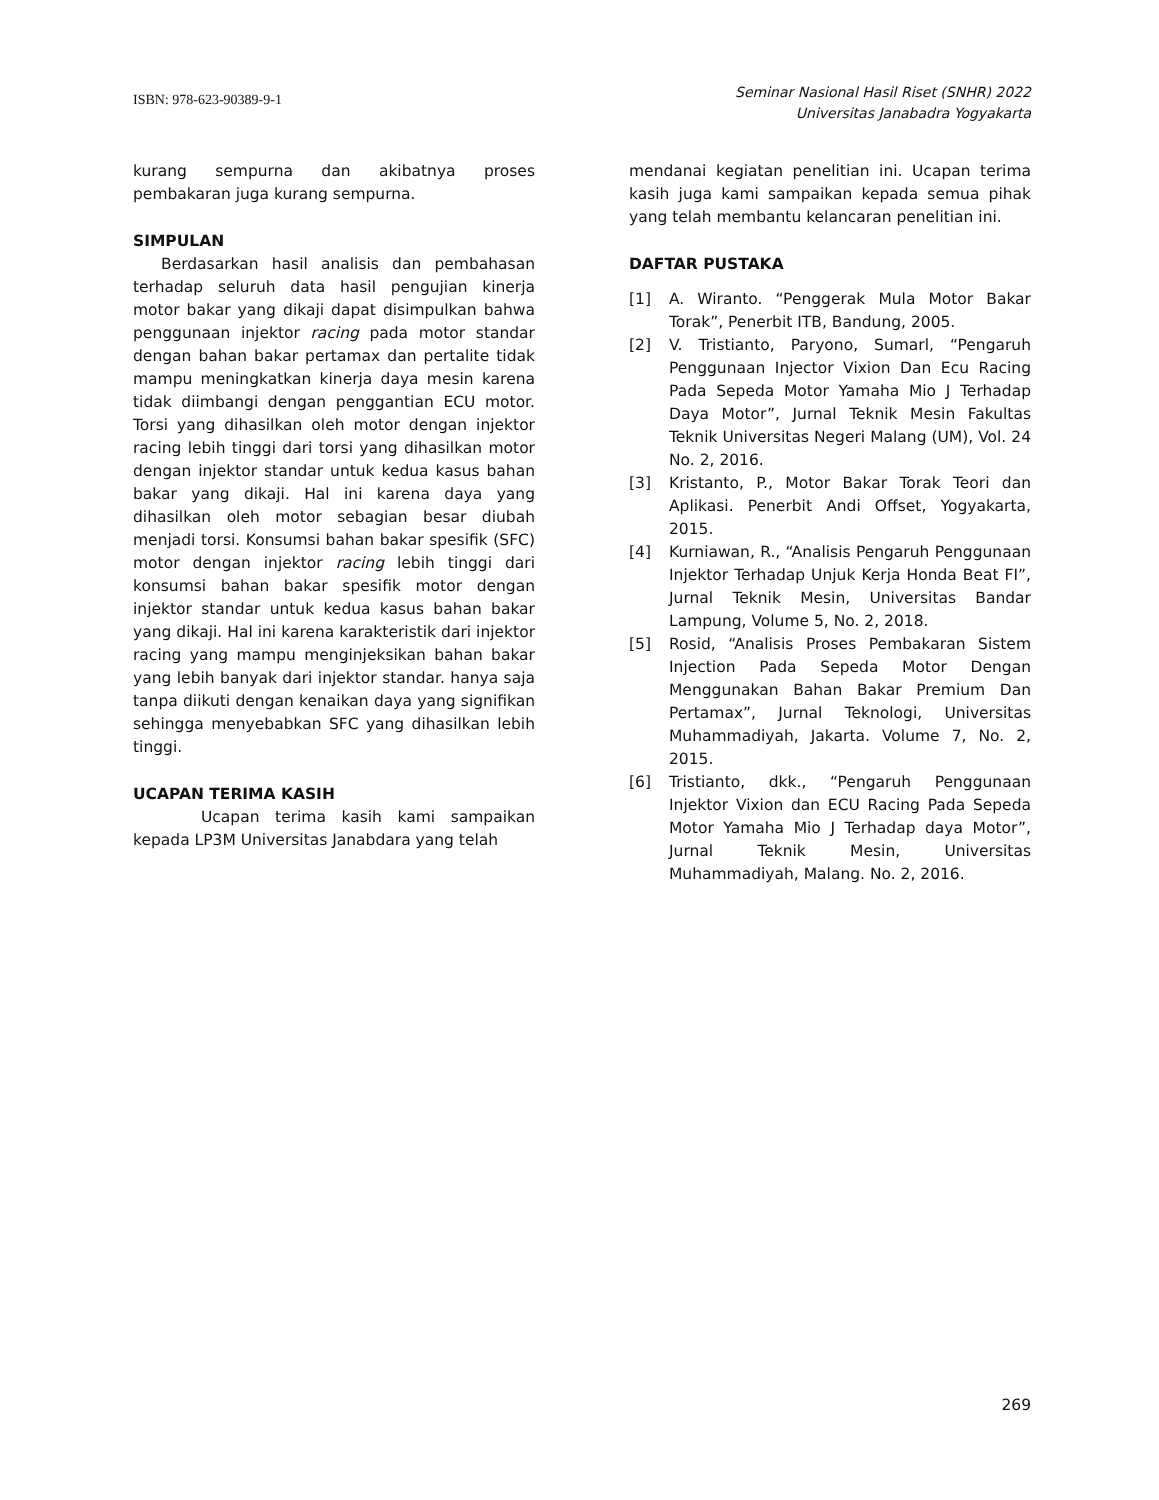ISBN: 978-623-90389-9-1
Seminar Nasional Hasil Riset (SNHR) 2022
Universitas Janabadra Yogyakarta
kurang sempurna dan akibatnya proses pembakaran juga kurang sempurna.
SIMPULAN
Berdasarkan hasil analisis dan pembahasan terhadap seluruh data hasil pengujian kinerja motor bakar yang dikaji dapat disimpulkan bahwa penggunaan injektor racing pada motor standar dengan bahan bakar pertamax dan pertalite tidak mampu meningkatkan kinerja daya mesin karena tidak diimbangi dengan penggantian ECU motor. Torsi yang dihasilkan oleh motor dengan injektor racing lebih tinggi dari torsi yang dihasilkan motor dengan injektor standar untuk kedua kasus bahan bakar yang dikaji. Hal ini karena daya yang dihasilkan oleh motor sebagian besar diubah menjadi torsi. Konsumsi bahan bakar spesifik (SFC) motor dengan injektor racing lebih tinggi dari konsumsi bahan bakar spesifik motor dengan injektor standar untuk kedua kasus bahan bakar yang dikaji. Hal ini karena karakteristik dari injektor racing yang mampu menginjeksikan bahan bakar yang lebih banyak dari injektor standar. hanya saja tanpa diikuti dengan kenaikan daya yang signifikan sehingga menyebabkan SFC yang dihasilkan lebih tinggi.
UCAPAN TERIMA KASIH
Ucapan terima kasih kami sampaikan kepada LP3M Universitas Janabdara yang telah
mendanai kegiatan penelitian ini. Ucapan terima kasih juga kami sampaikan kepada semua pihak yang telah membantu kelancaran penelitian ini.
DAFTAR PUSTAKA
[1] A. Wiranto. “Penggerak Mula Motor Bakar Torak”, Penerbit ITB, Bandung, 2005.
[2] V. Tristianto, Paryono, Sumarl, “Pengaruh Penggunaan Injector Vixion Dan Ecu Racing Pada Sepeda Motor Yamaha Mio J Terhadap Daya Motor”, Jurnal Teknik Mesin Fakultas Teknik Universitas Negeri Malang (UM), Vol. 24 No. 2, 2016.
[3] Kristanto, P., Motor Bakar Torak Teori dan Aplikasi. Penerbit Andi Offset, Yogyakarta, 2015.
[4] Kurniawan, R., “Analisis Pengaruh Penggunaan Injektor Terhadap Unjuk Kerja Honda Beat FI”, Jurnal Teknik Mesin, Universitas Bandar Lampung, Volume 5, No. 2, 2018.
[5] Rosid, “Analisis Proses Pembakaran Sistem Injection Pada Sepeda Motor Dengan Menggunakan Bahan Bakar Premium Dan Pertamax”, Jurnal Teknologi, Universitas Muhammadiyah, Jakarta. Volume 7, No. 2, 2015.
[6] Tristianto, dkk., “Pengaruh Penggunaan Injektor Vixion dan ECU Racing Pada Sepeda Motor Yamaha Mio J Terhadap daya Motor”, Jurnal Teknik Mesin, Universitas Muhammadiyah, Malang. No. 2, 2016.
269